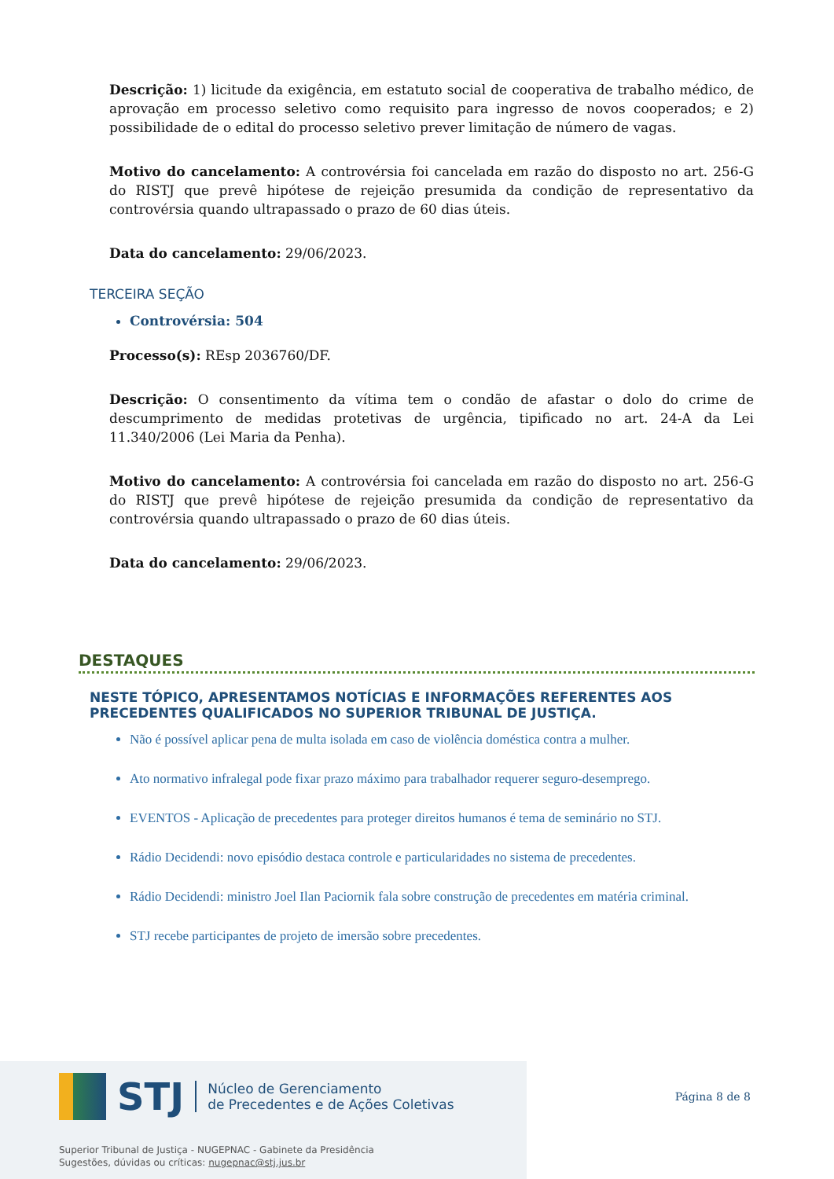Descrição: 1) licitude da exigência, em estatuto social de cooperativa de trabalho médico, de aprovação em processo seletivo como requisito para ingresso de novos cooperados; e 2) possibilidade de o edital do processo seletivo prever limitação de número de vagas.
Motivo do cancelamento: A controvérsia foi cancelada em razão do disposto no art. 256-G do RISTJ que prevê hipótese de rejeição presumida da condição de representativo da controvérsia quando ultrapassado o prazo de 60 dias úteis.
Data do cancelamento: 29/06/2023.
TERCEIRA SEÇÃO
Controvérsia: 504
Processo(s): REsp 2036760/DF.
Descrição: O consentimento da vítima tem o condão de afastar o dolo do crime de descumprimento de medidas protetivas de urgência, tipificado no art. 24-A da Lei 11.340/2006 (Lei Maria da Penha).
Motivo do cancelamento: A controvérsia foi cancelada em razão do disposto no art. 256-G do RISTJ que prevê hipótese de rejeição presumida da condição de representativo da controvérsia quando ultrapassado o prazo de 60 dias úteis.
Data do cancelamento: 29/06/2023.
DESTAQUES
NESTE TÓPICO, APRESENTAMOS NOTÍCIAS E INFORMAÇÕES REFERENTES AOS PRECEDENTES QUALIFICADOS NO SUPERIOR TRIBUNAL DE JUSTIÇA.
Não é possível aplicar pena de multa isolada em caso de violência doméstica contra a mulher.
Ato normativo infralegal pode fixar prazo máximo para trabalhador requerer seguro-desemprego.
EVENTOS - Aplicação de precedentes para proteger direitos humanos é tema de seminário no STJ.
Rádio Decidendi: novo episódio destaca controle e particularidades no sistema de precedentes.
Rádio Decidendi: ministro Joel Ilan Paciornik fala sobre construção de precedentes em matéria criminal.
STJ recebe participantes de projeto de imersão sobre precedentes.
STJ Núcleo de Gerenciamento
de Precedentes e de Ações Coletivas Página 8 de 8
Superior Tribunal de Justiça - NUGEPNAC - Gabinete da Presidência
Sugestões, dúvidas ou críticas: nugepnac@stj.jus.br